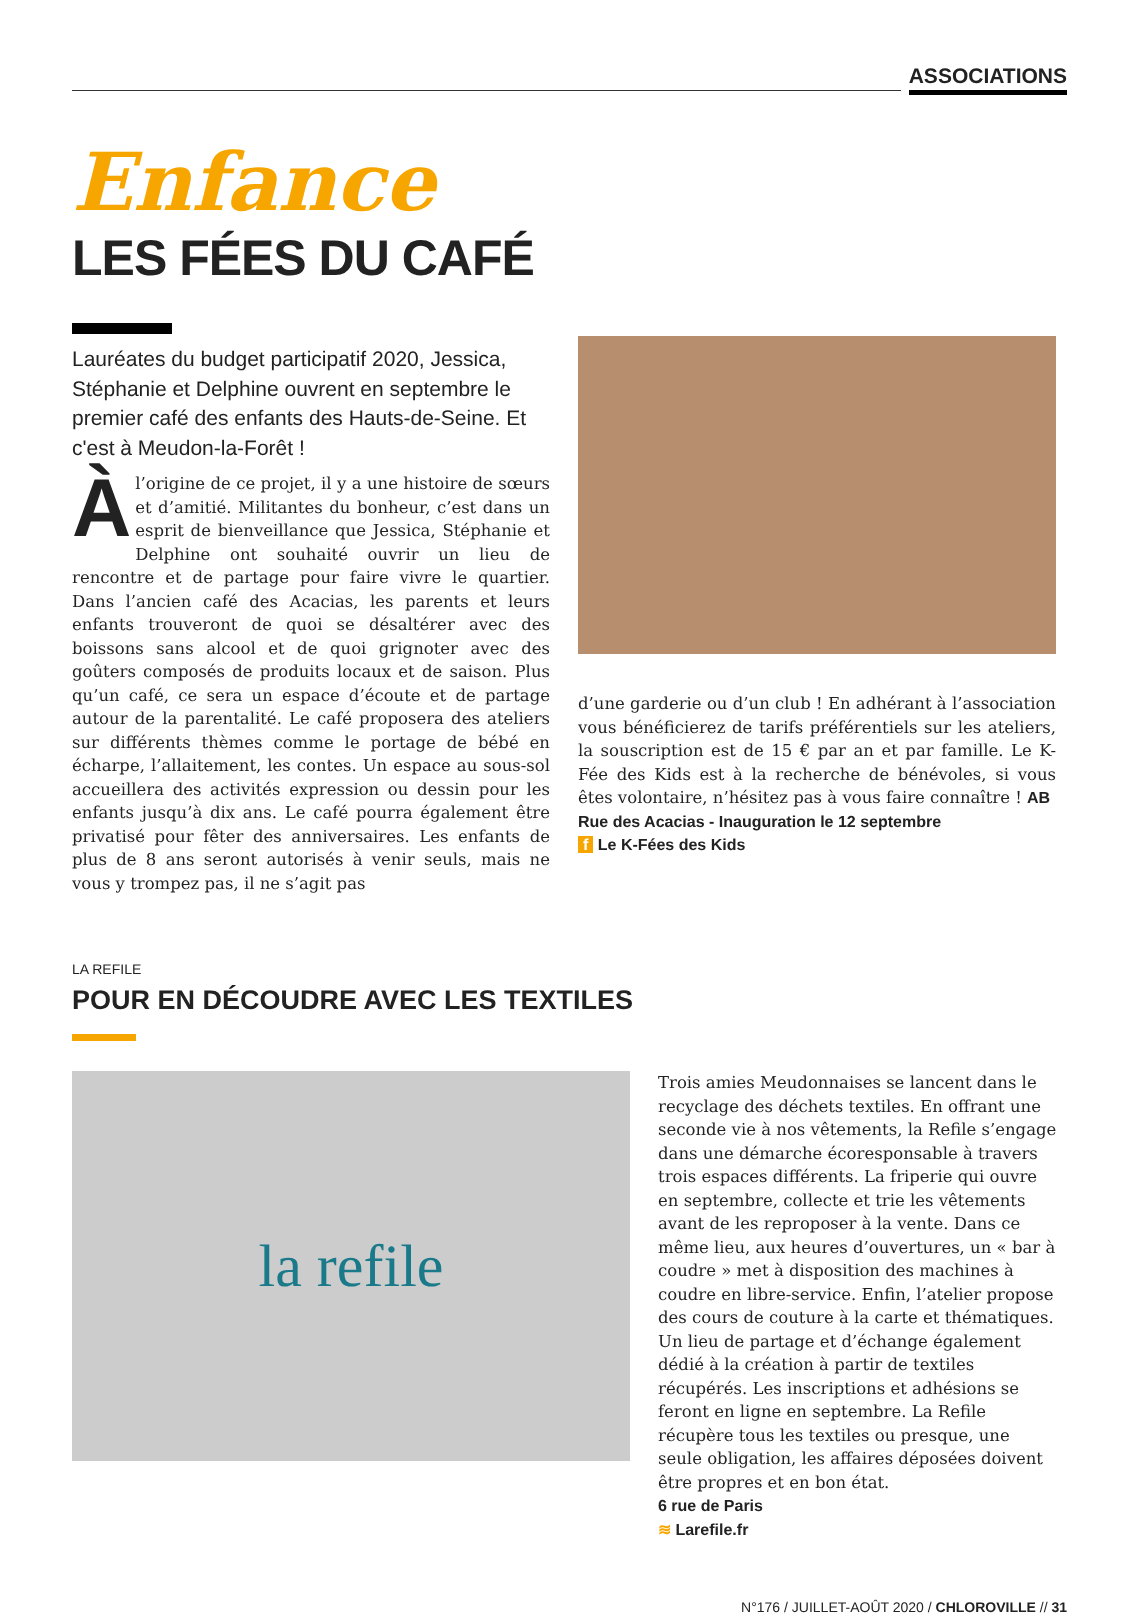ASSOCIATIONS
Enfance
LES FÉES DU CAFÉ
Lauréates du budget participatif 2020, Jessica, Stéphanie et Delphine ouvrent en septembre le premier café des enfants des Hauts-de-Seine. Et c'est à Meudon-la-Forêt !
Àl’origine de ce projet, il y a une histoire de sœurs et d’amitié. Militantes du bonheur, c’est dans un esprit de bienveillance que Jessica, Stéphanie et Delphine ont souhaité ouvrir un lieu de rencontre et de partage pour faire vivre le quartier. Dans l’ancien café des Acacias, les parents et leurs enfants trouveront de quoi se désaltérer avec des boissons sans alcool et de quoi grignoter avec des goûters composés de produits locaux et de saison. Plus qu’un café, ce sera un espace d’écoute et de partage autour de la parentalité. Le café proposera des ateliers sur différents thèmes comme le portage de bébé en écharpe, l’allaitement, les contes. Un espace au sous-sol accueillera des activités expression ou dessin pour les enfants jusqu’à dix ans. Le café pourra également être privatisé pour fêter des anniversaires. Les enfants de plus de 8 ans seront autorisés à venir seuls, mais ne vous y trompez pas, il ne s’agit pas
d’une garderie ou d’un club ! En adhérant à l’association vous bénéficierez de tarifs préférentiels sur les ateliers, la souscription est de 15 € par an et par famille. Le K-Fée des Kids est à la recherche de bénévoles, si vous êtes volontaire, n’hésitez pas à vous faire connaître ! AB
Rue des Acacias - Inauguration le 12 septembre
f Le K-Fées des Kids
LA REFILE
POUR EN DÉCOUDRE AVEC LES TEXTILES
la refile
Trois amies Meudonnaises se lancent dans le recyclage des déchets textiles. En offrant une seconde vie à nos vêtements, la Refile s’engage dans une démarche écoresponsable à travers trois espaces différents. La friperie qui ouvre en septembre, collecte et trie les vêtements avant de les reproposer à la vente. Dans ce même lieu, aux heures d’ouvertures, un « bar à coudre » met à disposition des machines à coudre en libre-service. Enfin, l’atelier propose des cours de couture à la carte et thématiques. Un lieu de partage et d’échange également dédié à la création à partir de textiles récupérés. Les inscriptions et adhésions se feront en ligne en septembre. La Refile récupère tous les textiles ou presque, une seule obligation, les affaires déposées doivent être propres et en bon état.
6 rue de Paris
≋ Larefile.fr
N°176 / JUILLET-AOÛT 2020 / CHLOROVILLE // 31